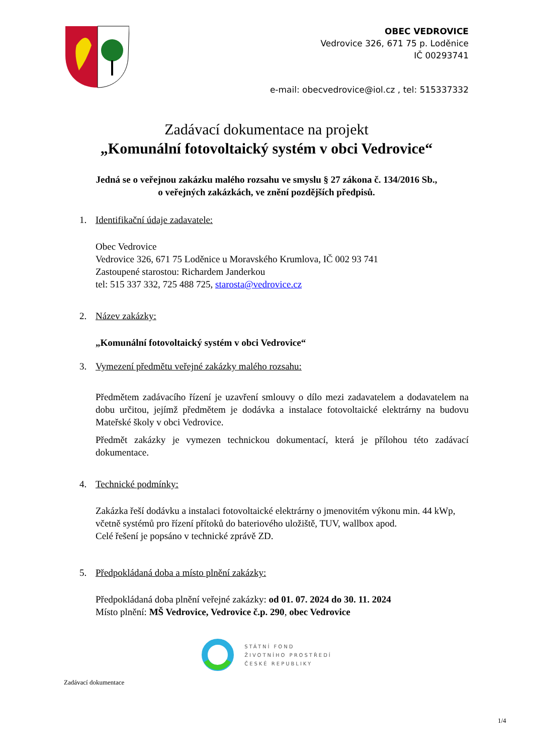OBEC VEDROVICE
Vedrovice 326, 671 75 p. Loděnice
IČ 00293741
e-mail: obecvedrovice@iol.cz , tel: 515337332
Zadávací dokumentace na projekt
„Komunální fotovoltaický systém v obci Vedrovice“
Jedná se o veřejnou zakázku malého rozsahu ve smyslu § 27 zákona č. 134/2016 Sb.,
o veřejných zakázkách, ve znění pozdějších předpisů.
1. Identifikační údaje zadavatele:
Obec Vedrovice
Vedrovice 326, 671 75 Loděnice u Moravského Krumlova, IČ 002 93 741
Zastoupené starostou: Richardem Janderkou
tel: 515 337 332, 725 488 725, starosta@vedrovice.cz
2. Název zakázky:
„Komunální fotovoltaický systém v obci Vedrovice“
3. Vymezení předmětu veřejné zakázky malého rozsahu:
Předmětem zadávacího řízení je uzavření smlouvy o dílo mezi zadavatelem a dodavatelem na dobu určitou, jejímž předmětem je dodávka a instalace fotovoltaické elektrárny na budovu Mateřské školy v obci Vedrovice.
Předmět zakázky je vymezen technickou dokumentací, která je přílohou této zadávací dokumentace.
4. Technické podmínky:
Zakázka řeší dodávku a instalaci fotovoltaické elektrárny o jmenovitém výkonu min. 44 kWp, včetně systémů pro řízení přítoků do bateriového uložiště, TUV, wallbox apod.
Celé řešení je popsáno v technické zprávě ZD.
5. Předpokládaná doba a místo plnění zakázky:
Předpokládaná doba plnění veřejné zakázky: od 01. 07. 2024 do 30. 11. 2024
Místo plnění: MŠ Vedrovice, Vedrovice č.p. 290, obec Vedrovice
STÁTNÍ FOND
ŽIVOTNÍHO PROSTŘEDÍ
ČESKÉ REPUBLIKY
Zadávací dokumentace
1/4